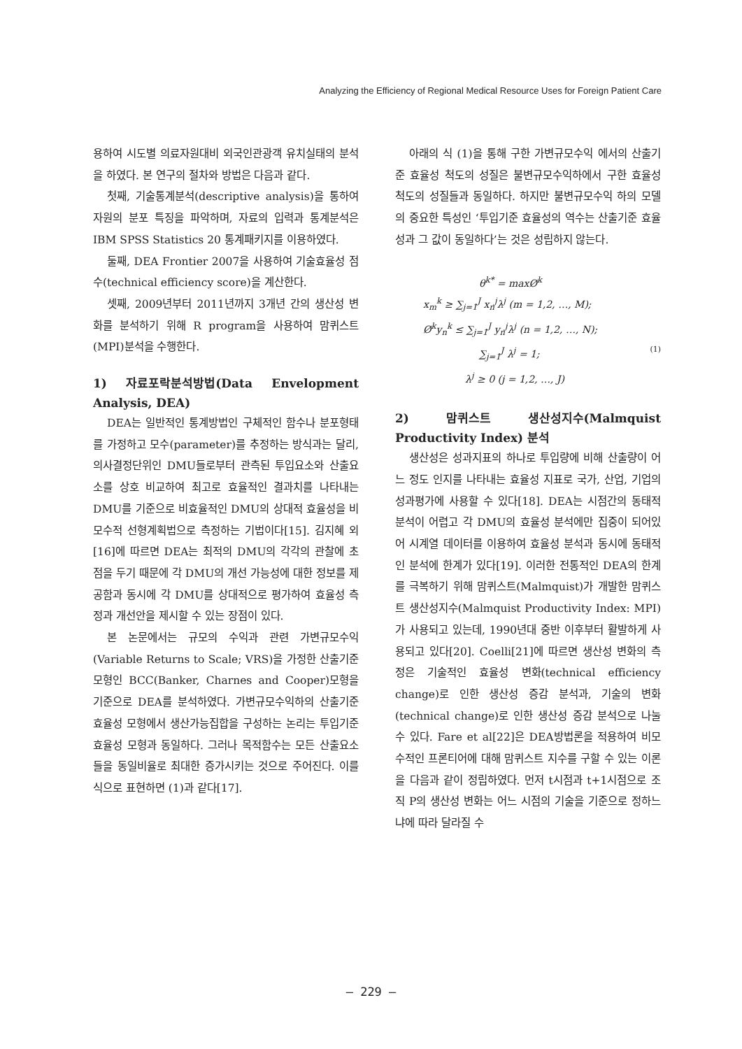Analyzing the Efficiency of Regional Medical Resource Uses for Foreign Patient Care
용하여 시도별 의료자원대비 외국인관광객 유치실태의 분석을 하였다. 본 연구의 절차와 방법은 다음과 같다.
첫째, 기술통계분석(descriptive analysis)을 통하여 자원의 분포 특징을 파악하며, 자료의 입력과 통계분석은 IBM SPSS Statistics 20 통계패키지를 이용하였다.
둘째, DEA Frontier 2007을 사용하여 기술효율성 점수(technical efficiency score)을 계산한다.
셋째, 2009년부터 2011년까지 3개년 간의 생산성 변화를 분석하기 위해 R program을 사용하여 맘퀴스트(MPI)분석을 수행한다.
1) 자료포락분석방법(Data Envelopment Analysis, DEA)
DEA는 일반적인 통계방법인 구체적인 함수나 분포형태를 가정하고 모수(parameter)를 추정하는 방식과는 달리, 의사결정단위인 DMU들로부터 관측된 투입요소와 산출요소를 상호 비교하여 최고로 효율적인 결과치를 나타내는 DMU를 기준으로 비효율적인 DMU의 상대적 효율성을 비모수적 선형계획법으로 측정하는 기법이다[15]. 김지혜 외[16]에 따르면 DEA는 최적의 DMU의 각각의 관찰에 초점을 두기 때문에 각 DMU의 개선 가능성에 대한 정보를 제공함과 동시에 각 DMU를 상대적으로 평가하여 효율성 측정과 개선안을 제시할 수 있는 장점이 있다.
본 논문에서는 규모의 수익과 관련 가변규모수익(Variable Returns to Scale; VRS)을 가정한 산출기준 모형인 BCC(Banker, Charnes and Cooper)모형을 기준으로 DEA를 분석하였다. 가변규모수익하의 산출기준 효율성 모형에서 생산가능집합을 구성하는 논리는 투입기준 효율성 모형과 동일하다. 그러나 목적함수는 모든 산출요소들을 동일비율로 최대한 증가시키는 것으로 주어진다. 이를 식으로 표현하면 (1)과 같다[17].
아래의 식 (1)을 통해 구한 가변규모수익 에서의 산출기준 효율성 척도의 성질은 불변규모수익하에서 구한 효율성 척도의 성질들과 동일하다. 하지만 불변규모수익 하의 모델의 중요한 특성인 ‘투입기준 효율성의 역수는 산출기준 효율성과 그 값이 동일하다’는 것은 성립하지 않는다.
θ<sup>k*</sup> = maxØ<sup>k</sup>
x<sub>m</sub><sup>k</sup> ≥ ∑<sub>j=1</sub><sup>J</sup> x<sub>n</sub><sup>j</sup>λ<sup>j</sup> (m = 1,2, …, M);
Ø<sup>k</sup>y<sub>n</sub><sup>k</sup> ≤ ∑<sub>j=1</sub><sup>J</sup> y<sub>n</sub><sup>j</sup>λ<sup>j</sup> (n = 1,2, …, N);
∑<sub>j=1</sub><sup>J</sup> λ<sup>j</sup> = 1;
λ<sup>j</sup> ≥ 0 (j = 1,2, …, J)
(1)
2) 맘퀴스트 생산성지수(Malmquist Productivity Index) 분석
생산성은 성과지표의 하나로 투입량에 비해 산출량이 어느 정도 인지를 나타내는 효율성 지표로 국가, 산업, 기업의 성과평가에 사용할 수 있다[18]. DEA는 시점간의 동태적 분석이 어렵고 각 DMU의 효율성 분석에만 집중이 되어있어 시계열 데이터를 이용하여 효율성 분석과 동시에 동태적인 분석에 한계가 있다[19]. 이러한 전통적인 DEA의 한계를 극복하기 위해 맘퀴스트(Malmquist)가 개발한 맘퀴스트 생산성지수(Malmquist Productivity Index: MPI)가 사용되고 있는데, 1990년대 중반 이후부터 활발하게 사용되고 있다[20]. Coelli[21]에 따르면 생산성 변화의 측정은 기술적인 효율성 변화(technical efficiency change)로 인한 생산성 증감 분석과, 기술의 변화(technical change)로 인한 생산성 증감 분석으로 나눌 수 있다. Fare et al[22]은 DEA방법론을 적용하여 비모수적인 프론티어에 대해 맘퀴스트 지수를 구할 수 있는 이론을 다음과 같이 정립하였다. 먼저 t시점과 t+1시점으로 조직 P의 생산성 변화는 어느 시점의 기술을 기준으로 정하느냐에 따라 달라질 수
– 229 –